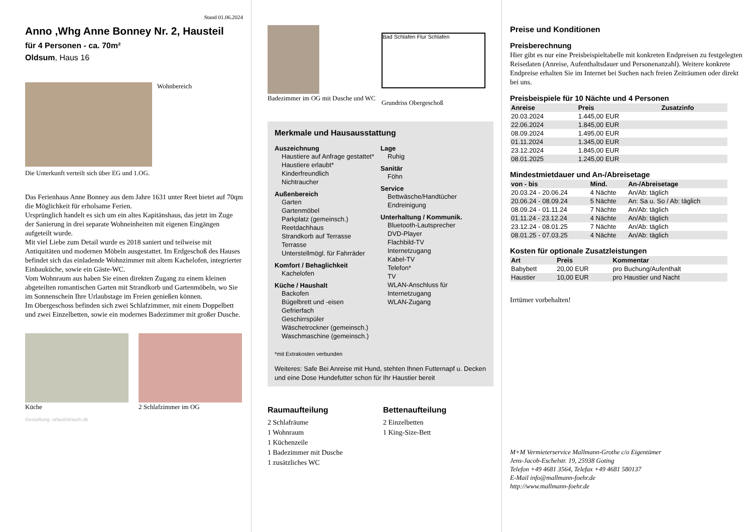Stand 01.06.2024
Anno ,Whg Anne Bonney Nr. 2, Hausteil
für 4 Personen - ca. 70m²
Oldsum, Haus 16
Wohnbereich
Die Unterkunft verteilt sich über EG und 1.OG.
Das Ferienhaus Anne Bonney aus dem Jahre 1631 unter Reet bietet auf 70qm die Möglichkeit für erholsame Ferien.
Ursprünglich handelt es sich um ein altes Kapitänshaus, das jetzt im Zuge der Sanierung in drei separate Wohneinheiten mit eigenen Eingängen aufgeteilt wurde.
Mit viel Liebe zum Detail wurde es 2018 saniert und teilweise mit Antiquitäten und modernen Möbeln ausgestattet. Im Erdgeschoß des Hauses befindet sich das einladende Wohnzimmer mit altem Kachelofen, integrierter Einbauküche, sowie ein Gäste-WC.
Vom Wohnraum aus haben Sie einen direkten Zugang zu einem kleinen abgeteilten romantischen Garten mit Strandkorb und Gartenmöbeln, wo Sie im Sonnenschein Ihre Urlaubstage im Freien genießen können.
Im Obergeschoss befinden sich zwei Schlafzimmer, mit einem Doppelbett und zwei Einzelbetten, sowie ein modernes Badezimmer mit großer Dusche.
Küche 2 Schlafzimmer im OG
Gestaltung: urlaubstraum.de
Badezimmer im OG mit Dusche und WC
Bad Schlafen Flur Schlafen
Grundriss Obergeschoß
Merkmale und Hausausstattung
Auszeichnung
Haustiere auf Anfrage gestattet*
Haustiere erlaubt*
Kinderfreundlich
Nichtraucher
Außenbereich
Garten
Gartenmöbel
Parkplatz (gemeinsch.)
Reetdachhaus
Strandkorb auf Terrasse
Terrasse
Unterstellmögl. für Fahrräder
Komfort / Behaglichkeit
Kachelofen
Küche / Haushalt
Backofen
Bügelbrett und -eisen
Gefrierfach
Geschirrspüler
Wäschetrockner (gemeinsch.)
Waschmaschine (gemeinsch.)
Lage
Ruhig
Sanitär
Föhn
Service
Bettwäsche/Handtücher
Endreinigung
Unterhaltung / Kommunik.
Bluetooth-Lautsprecher
DVD-Player
Flachbild-TV
Internetzugang
Kabel-TV
Telefon*
TV
WLAN-Anschluss für Internetzugang
WLAN-Zugang
*mit Extrakosten verbunden
Weiteres: Safe Bei Anreise mit Hund, stehten Ihnen Futternapf u. Decken und eine Dose Hundefutter schon für Ihr Haustier bereit
Raumaufteilung
2 Schlafräume
1 Wohnraum
1 Küchenzeile
1 Badezimmer mit Dusche
1 zusätzliches WC
Bettenaufteilung
2 Einzelbetten
1 King-Size-Bett
Preise und Konditionen
Preisberechnung
Hier gibt es nur eine Preisbeispieltabelle mit konkreten Endpreisen zu festgelegten Reisedaten (Anreise, Aufenthaltsdauer und Personenanzahl). Weitere konkrete Endpreise erhalten Sie im Internet bei Suchen nach freien Zeiträumen oder direkt bei uns.
Preisbeispiele für 10 Nächte und 4 Personen
| Anreise | Preis | Zusatzinfo |
| --- | --- | --- |
| 20.03.2024 | 1.445,00 EUR | |
| 22.06.2024 | 1.845,00 EUR | |
| 08.09.2024 | 1.495,00 EUR | |
| 01.11.2024 | 1.345,00 EUR | |
| 23.12.2024 | 1.845,00 EUR | |
| 08.01.2025 | 1.245,00 EUR | |
Mindestmietdauer und An-/Abreisetage
| von - bis | Mind. | An-/Abreisetage |
| --- | --- | --- |
| 20.03.24 - 20.06.24 | 4 Nächte | An/Ab: täglich |
| 20.06.24 - 08.09.24 | 5 Nächte | An: Sa u. So / Ab: täglich |
| 08.09.24 - 01.11.24 | 7 Nächte | An/Ab: täglich |
| 01.11.24 - 23.12.24 | 4 Nächte | An/Ab: täglich |
| 23.12.24 - 08.01.25 | 7 Nächte | An/Ab: täglich |
| 08.01.25 - 07.03.25 | 4 Nächte | An/Ab: täglich |
Kosten für optionale Zusatzleistungen
| Art | Preis | Kommentar |
| --- | --- | --- |
| Babybett | 20,00 EUR | pro Buchung/Aufenthalt |
| Haustier | 10,00 EUR | pro Haustier und Nacht |
Irrtümer vorbehalten!
M+M Vermieterservice Mallmann-Grothe c/o Eigentümer
Jens-Jacob-Eschelstr. 19, 25938 Goting
Telefon +49 4681 3564, Telefax +49 4681 580137
E-Mail info@mallmann-foehr.de
http://www.mallmann-foehr.de